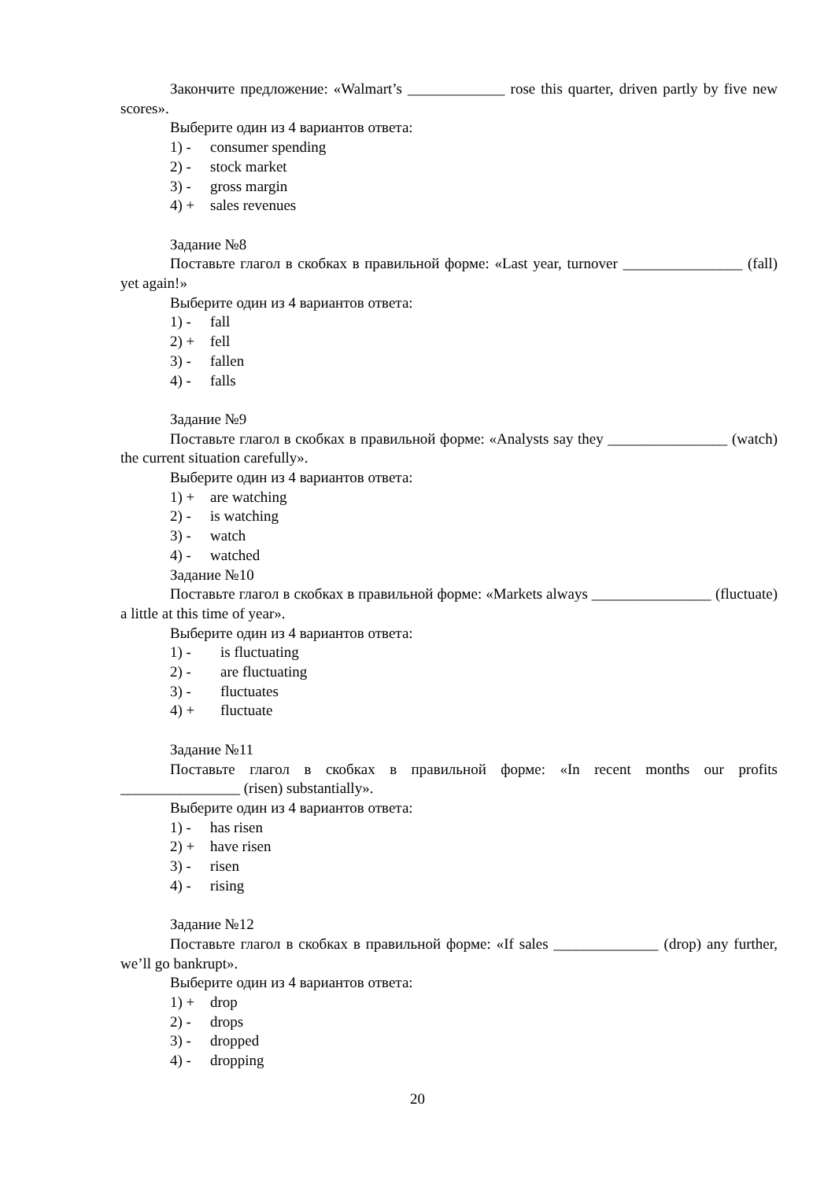Закончите предложение: «Walmart’s _____________ rose this quarter, driven partly by five new scores».
Выберите один из 4 вариантов ответа:
1) - consumer spending
2) - stock market
3) - gross margin
4) + sales revenues
Задание №8
Поставьте глагол в скобках в правильной форме: «Last year, turnover ________________ (fall) yet again!»
Выберите один из 4 вариантов ответа:
1) - fall
2) + fell
3) - fallen
4) - falls
Задание №9
Поставьте глагол в скобках в правильной форме: «Analysts say they ________________ (watch) the current situation carefully».
Выберите один из 4 вариантов ответа:
1) + are watching
2) - is watching
3) - watch
4) - watched
Задание №10
Поставьте глагол в скобках в правильной форме: «Markets always ________________ (fluctuate) a little at this time of year».
Выберите один из 4 вариантов ответа:
1) - is fluctuating
2) - are fluctuating
3) - fluctuates
4) + fluctuate
Задание №11
Поставьте глагол в скобках в правильной форме: «In recent months our profits ________________ (risen) substantially».
Выберите один из 4 вариантов ответа:
1) - has risen
2) + have risen
3) - risen
4) - rising
Задание №12
Поставьте глагол в скобках в правильной форме: «If sales ______________ (drop) any further, we’ll go bankrupt».
Выберите один из 4 вариантов ответа:
1) + drop
2) - drops
3) - dropped
4) - dropping
20